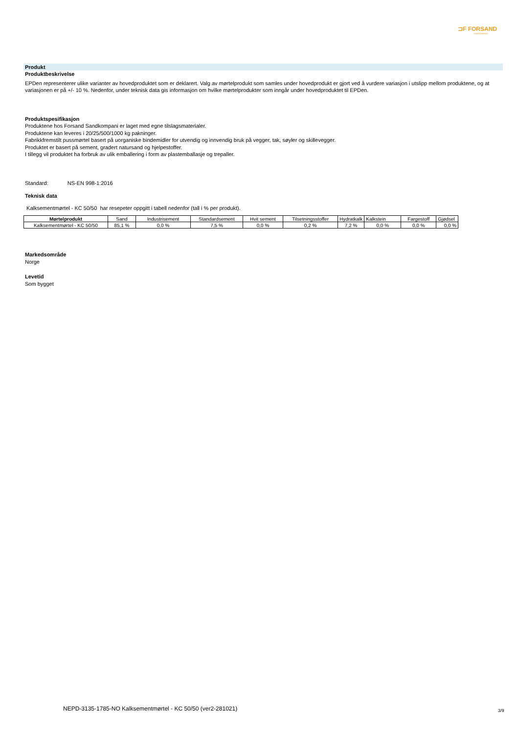⊐F FORSAND
SANDKOMPANI
Produkt
Produktbeskrivelse
EPDen representerer ulike varianter av hovedproduktet som er deklarert. Valg av mørtelprodukt som samles under hovedprodukt er gjort ved å vurdere variasjon i utslipp mellom produktene, og at variasjonen er på +/- 10 %. Nedenfor, under teknisk data gis informasjon om hvilke mørtelprodukter som inngår under hovedproduktet til EPDen.
Produktspesifikasjon
Produktene hos Forsand Sandkompani er laget med egne tilslagsmaterialer.
Produktene kan leveres i 20/25/500/1000 kg pakninger.
Fabrikkfremstilt pussmørtel basert på uorganiske bindemidler for utvendig og innvendig bruk på vegger, tak, søyler og skillevegger.
Produktet er basert på sement, gradert natursand og hjelpestoffer.
I tillegg vil produktet ha forbruk av ulik emballering i form av plastemballasje og trepaller.
Standard: NS-EN 998-1:2016
Teknisk data
Kalksementmørtel - KC 50/50 har resepeter oppgitt i tabell nedenfor (tall i % per produkt).
| Mørtelprodukt | Sand | Industrisement | Standardsement | Hvit sement | Tilsetningsstoffer | Hydratkalk | Kalkstein | Fargestoff | Gjødsel |
| Kalksementmørtel - KC 50/50 | 85,1 % | 0,0 % | 7,5 % | 0,0 % | 0,2 % | 7,2 % | 0,0 % | 0,0 % | 0,0 % |
Markedsområde
Norge
Levetid
Som bygget
NEPD-3135-1785-NO Kalksementmørtel - KC 50/50 (ver2-281021)
3/9